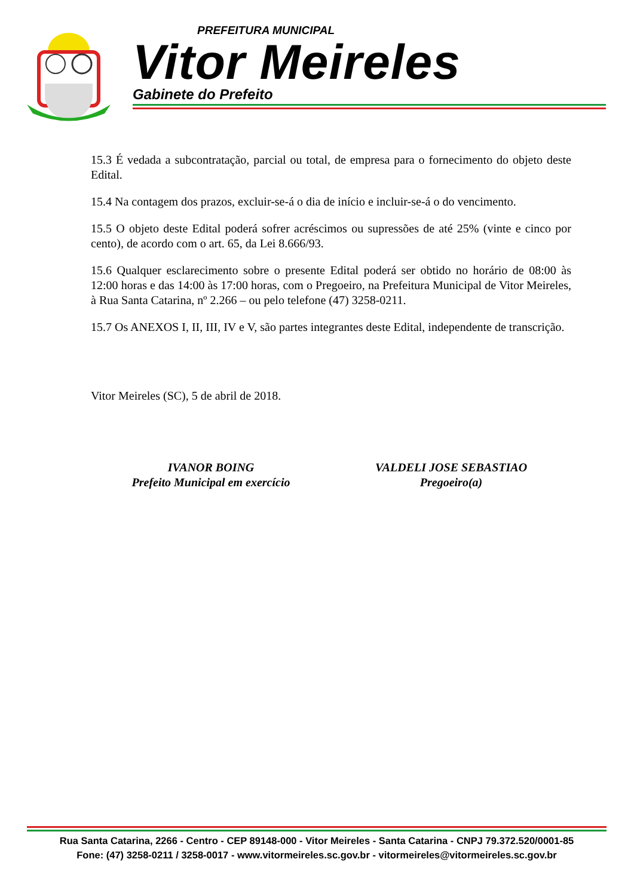PREFEITURA MUNICIPAL
Vitor Meireles
Gabinete do Prefeito
15.3 É vedada a subcontratação, parcial ou total, de empresa para o fornecimento do objeto deste Edital.
15.4 Na contagem dos prazos, excluir-se-á o dia de início e incluir-se-á o do vencimento.
15.5 O objeto deste Edital poderá sofrer acréscimos ou supressões de até 25% (vinte e cinco por cento), de acordo com o art. 65, da Lei 8.666/93.
15.6 Qualquer esclarecimento sobre o presente Edital poderá ser obtido no horário de 08:00 às 12:00 horas e das 14:00 às 17:00 horas, com o Pregoeiro, na Prefeitura Municipal de Vitor Meireles, à Rua Santa Catarina, nº 2.266 – ou pelo telefone (47) 3258-0211.
15.7 Os ANEXOS I, II, III, IV e V, são partes integrantes deste Edital, independente de transcrição.
Vitor Meireles (SC), 5 de abril de 2018.
IVANOR BOING
Prefeito Municipal em exercício
VALDELI JOSE SEBASTIAO
Pregoeiro(a)
Rua Santa Catarina, 2266 - Centro - CEP 89148-000 - Vitor Meireles - Santa Catarina - CNPJ 79.372.520/0001-85
Fone: (47) 3258-0211 / 3258-0017 - www.vitormeireles.sc.gov.br - vitormeireles@vitormeireles.sc.gov.br